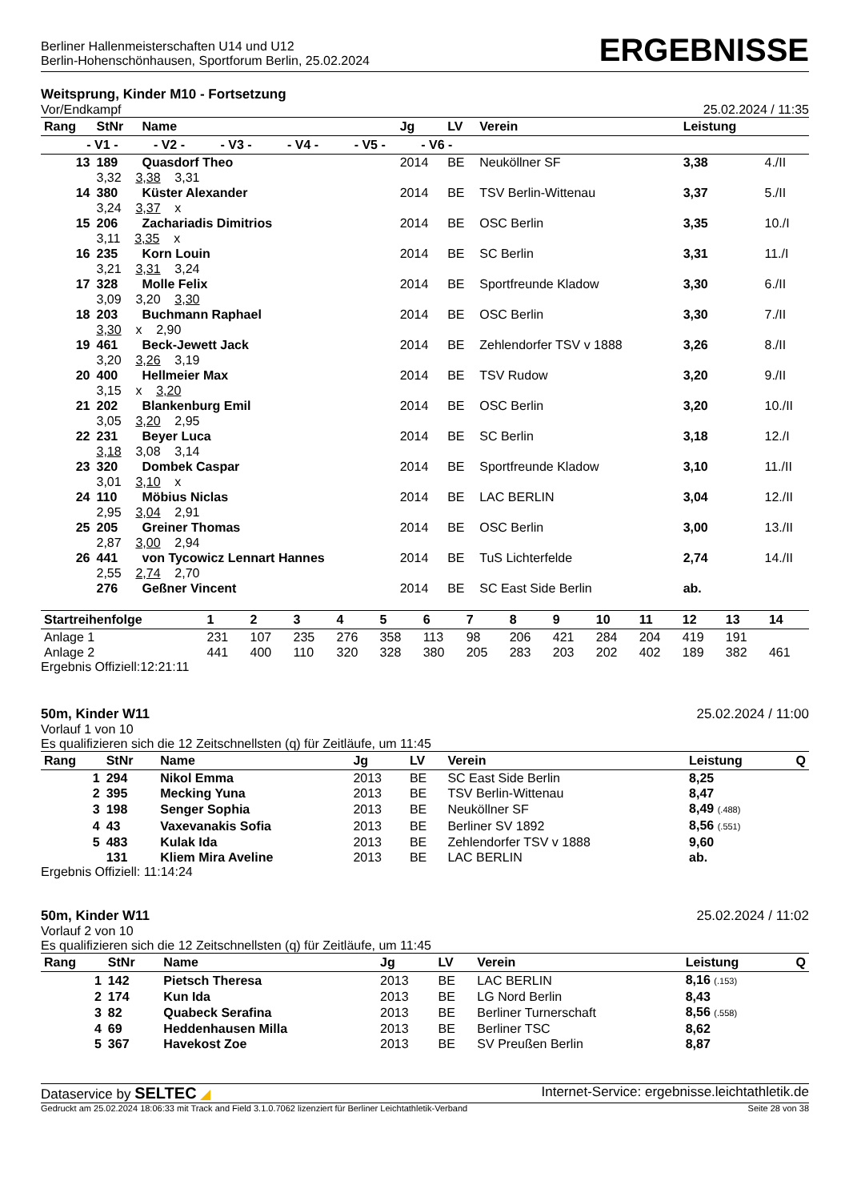Berliner Hallenmeisterschaften U14 und U12
Berlin-Hohenschönhausen, Sportforum Berlin, 25.02.2024
ERGEBNISSE
Weitsprung, Kinder M10 - Fortsetzung
Vor/Endkampf 25.02.2024 / 11:35
| Rang | StNr | Name | Jg | LV | Verein | Leistung | |
| --- | --- | --- | --- | --- | --- | --- | --- |
| - V1 - - V2 - - V3 - - V4 - - V5 - - V6 - | | | | | | | |
| 13 | 189 | Quasdorf Theo | 2014 | BE | Neuköllner SF | 3,38 | 4./II |
| | 3,32 3,38 3,31 | | | | | | |
| 14 | 380 | Küster Alexander | 2014 | BE | TSV Berlin-Wittenau | 3,37 | 5./II |
| | 3,24 3,37 x | | | | | | |
| 15 | 206 | Zachariadis Dimitrios | 2014 | BE | OSC Berlin | 3,35 | 10./I |
| | 3,11 3,35 x | | | | | | |
| 16 | 235 | Korn Louin | 2014 | BE | SC Berlin | 3,31 | 11./I |
| | 3,21 3,31 3,24 | | | | | | |
| 17 | 328 | Molle Felix | 2014 | BE | Sportfreunde Kladow | 3,30 | 6./II |
| | 3,09 3,20 3,30 | | | | | | |
| 18 | 203 | Buchmann Raphael | 2014 | BE | OSC Berlin | 3,30 | 7./II |
| | 3,30 x 2,90 | | | | | | |
| 19 | 461 | Beck-Jewett Jack | 2014 | BE | Zehlendorfer TSV v 1888 | 3,26 | 8./II |
| | 3,20 3,26 3,19 | | | | | | |
| 20 | 400 | Hellmeier Max | 2014 | BE | TSV Rudow | 3,20 | 9./II |
| | 3,15 x 3,20 | | | | | | |
| 21 | 202 | Blankenburg Emil | 2014 | BE | OSC Berlin | 3,20 | 10./II |
| | 3,05 3,20 2,95 | | | | | | |
| 22 | 231 | Beyer Luca | 2014 | BE | SC Berlin | 3,18 | 12./I |
| | 3,18 3,08 3,14 | | | | | | |
| 23 | 320 | Dombek Caspar | 2014 | BE | Sportfreunde Kladow | 3,10 | 11./II |
| | 3,01 3,10 x | | | | | | |
| 24 | 110 | Möbius Niclas | 2014 | BE | LAC BERLIN | 3,04 | 12./II |
| | 2,95 3,04 2,91 | | | | | | |
| 25 | 205 | Greiner Thomas | 2014 | BE | OSC Berlin | 3,00 | 13./II |
| | 2,87 3,00 2,94 | | | | | | |
| 26 | 441 | von Tycowicz Lennart Hannes | 2014 | BE | TuS Lichterfelde | 2,74 | 14./II |
| | 2,55 2,74 2,70 | | | | | | |
| | 276 | Geßner Vincent | 2014 | BE | SC East Side Berlin | ab. | |
| Startreihenfolge | 1 | 2 | 3 | 4 | 5 | 6 | 7 | 8 | 9 | 10 | 11 | 12 | 13 | 14 |
| --- | --- | --- | --- | --- | --- | --- | --- | --- | --- | --- | --- | --- | --- | --- |
| Anlage 1 | 231 | 107 | 235 | 276 | 358 | 113 | 98 | 206 | 421 | 284 | 204 | 419 | 191 | |
| Anlage 2 | 441 | 400 | 110 | 320 | 328 | 380 | 205 | 283 | 203 | 202 | 402 | 189 | 382 | 461 |
Ergebnis Offiziell:12:21:11
50m, Kinder W11 25.02.2024 / 11:00
Vorlauf 1 von 10
Es qualifizieren sich die 12 Zeitschnellsten (q) für Zeitläufe, um 11:45
| Rang | StNr | Name | Jg | LV | Verein | Leistung | Q |
| --- | --- | --- | --- | --- | --- | --- | --- |
| 1 | 294 | Nikol Emma | 2013 | BE | SC East Side Berlin | 8,25 | |
| 2 | 395 | Mecking Yuna | 2013 | BE | TSV Berlin-Wittenau | 8,47 | |
| 3 | 198 | Senger Sophia | 2013 | BE | Neuköllner SF | 8,49 (.488) | |
| 4 | 43 | Vaxevanakis Sofia | 2013 | BE | Berliner SV 1892 | 8,56 (.551) | |
| 5 | 483 | Kulak Ida | 2013 | BE | Zehlendorfer TSV v 1888 | 9,60 | |
| | 131 | Kliem Mira Aveline | 2013 | BE | LAC BERLIN | ab. | |
Ergebnis Offiziell: 11:14:24
50m, Kinder W11 25.02.2024 / 11:02
Vorlauf 2 von 10
Es qualifizieren sich die 12 Zeitschnellsten (q) für Zeitläufe, um 11:45
| Rang | StNr | Name | Jg | LV | Verein | Leistung | Q |
| --- | --- | --- | --- | --- | --- | --- | --- |
| 1 | 142 | Pietsch Theresa | 2013 | BE | LAC BERLIN | 8,16 (.153) | |
| 2 | 174 | Kun Ida | 2013 | BE | LG Nord Berlin | 8,43 | |
| 3 | 82 | Quabeck Serafina | 2013 | BE | Berliner Turnerschaft | 8,56 (.558) | |
| 4 | 69 | Heddenhausen Milla | 2013 | BE | Berliner TSC | 8,62 | |
| 5 | 367 | Havekost Zoe | 2013 | BE | SV Preußen Berlin | 8,87 | |
Dataservice by SELTEC ◢ Internet-Service: ergebnisse.leichtathletik.de
Gedruckt am 25.02.2024 18:06:33 mit Track and Field 3.1.0.7062 lizenziert für Berliner Leichtathletik-Verband Seite 28 von 38